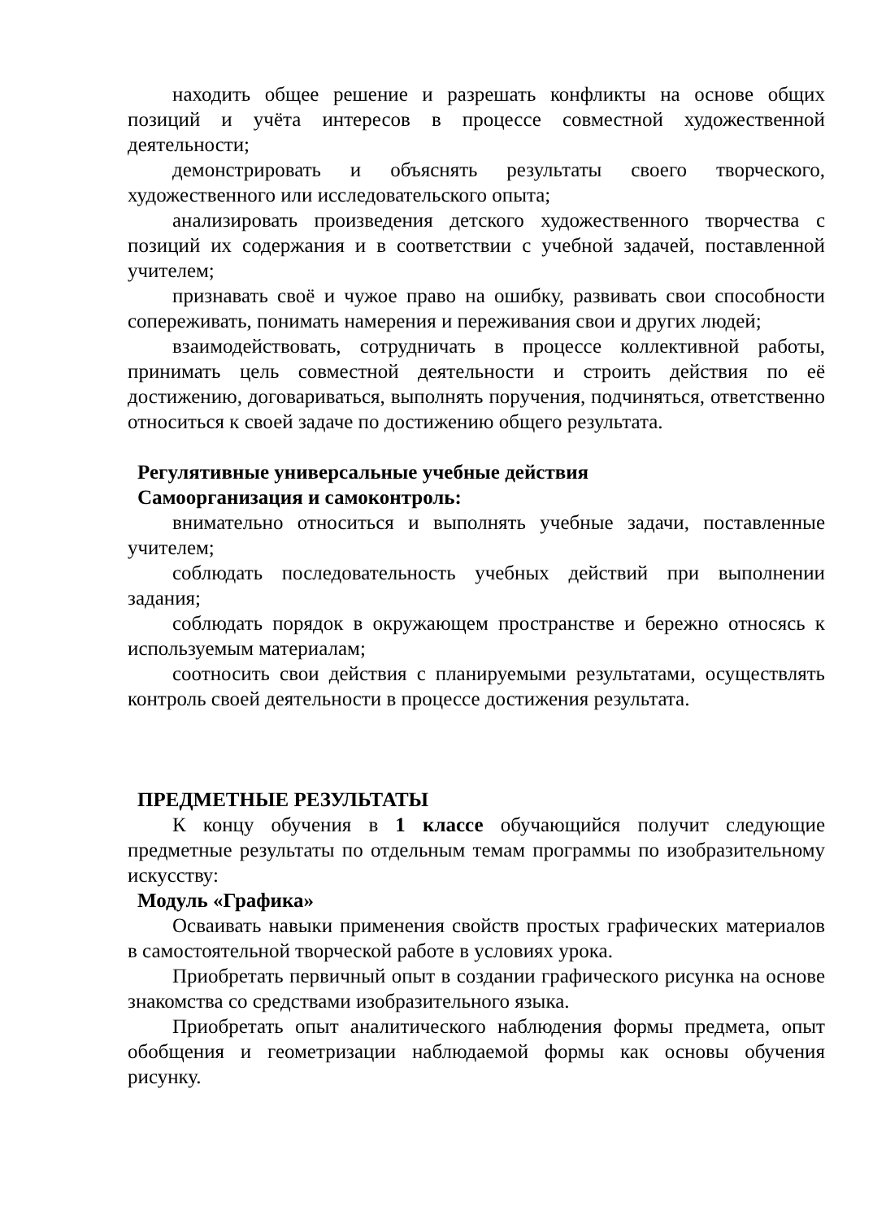находить общее решение и разрешать конфликты на основе общих позиций и учёта интересов в процессе совместной художественной деятельности;
демонстрировать и объяснять результаты своего творческого, художественного или исследовательского опыта;
анализировать произведения детского художественного творчества с позиций их содержания и в соответствии с учебной задачей, поставленной учителем;
признавать своё и чужое право на ошибку, развивать свои способности сопереживать, понимать намерения и переживания свои и других людей;
взаимодействовать, сотрудничать в процессе коллективной работы, принимать цель совместной деятельности и строить действия по её достижению, договариваться, выполнять поручения, подчиняться, ответственно относиться к своей задаче по достижению общего результата.
Регулятивные универсальные учебные действия
Самоорганизация и самоконтроль:
внимательно относиться и выполнять учебные задачи, поставленные учителем;
соблюдать последовательность учебных действий при выполнении задания;
соблюдать порядок в окружающем пространстве и бережно относясь к используемым материалам;
соотносить свои действия с планируемыми результатами, осуществлять контроль своей деятельности в процессе достижения результата.
ПРЕДМЕТНЫЕ РЕЗУЛЬТАТЫ
К концу обучения в 1 классе обучающийся получит следующие предметные результаты по отдельным темам программы по изобразительному искусству:
Модуль «Графика»
Осваивать навыки применения свойств простых графических материалов в самостоятельной творческой работе в условиях урока.
Приобретать первичный опыт в создании графического рисунка на основе знакомства со средствами изобразительного языка.
Приобретать опыт аналитического наблюдения формы предмета, опыт обобщения и геометризации наблюдаемой формы как основы обучения рисунку.